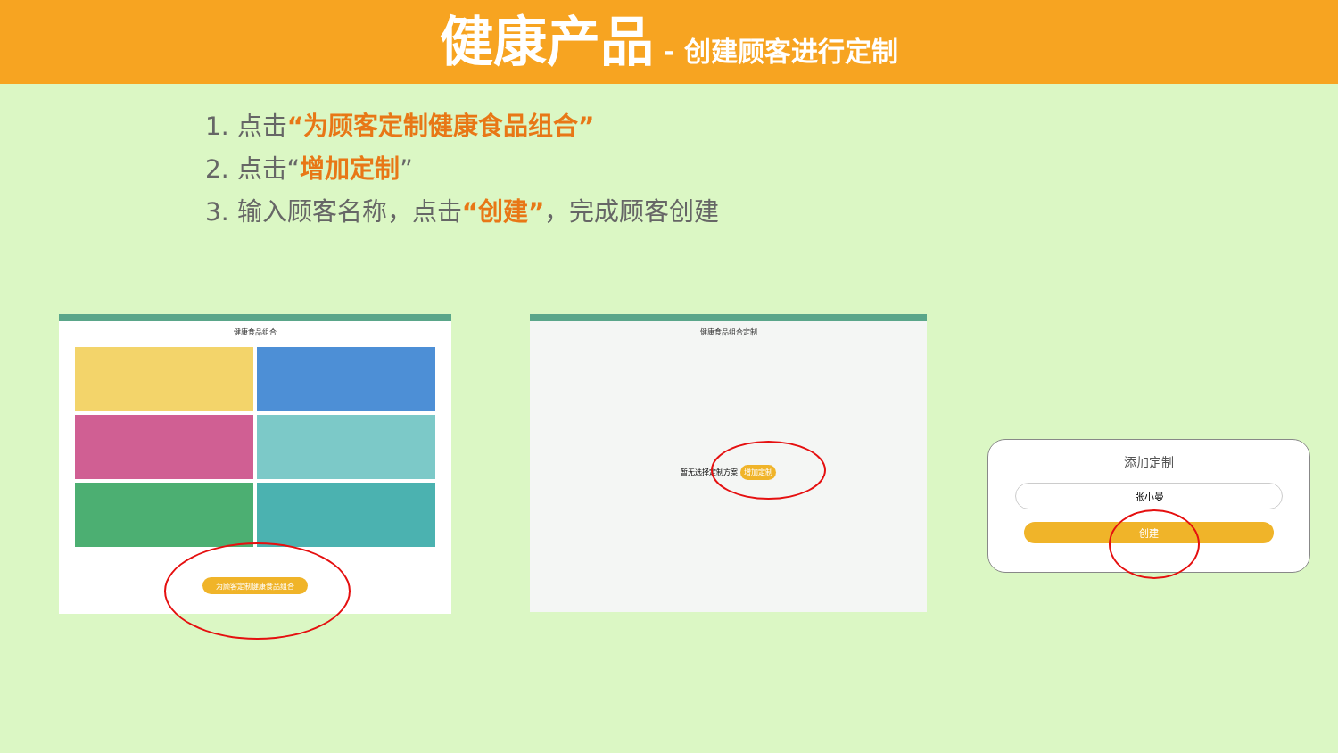健康产品 - 创建顾客进行定制
1. 点击“为顾客定制健康食品组合”
2. 点击“增加定制”
3. 输入顾客名称，点击“创建”，完成顾客创建
健康食品组合
为顾客定制健康食品组合
健康食品组合定制
暂无选择定制方案 增加定制
添加定制
张小曼
创建